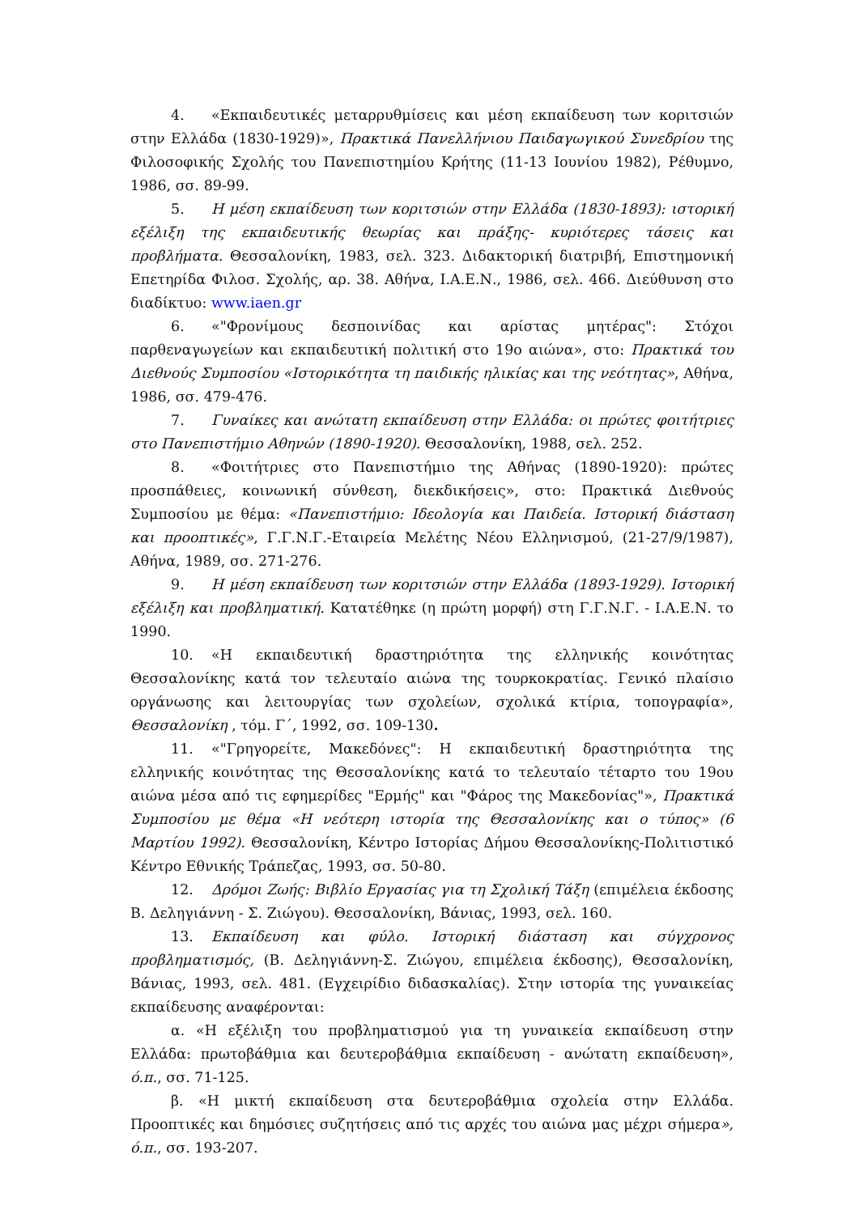4. «Εκπαιδευτικές μεταρρυθμίσεις και μέση εκπαίδευση των κοριτσιών στην Ελλάδα (1830-1929)», Πρακτικά Πανελλήνιου Παιδαγωγικού Συνεδρίου της Φιλοσοφικής Σχολής του Πανεπιστημίου Κρήτης (11-13 Ιουνίου 1982), Ρέθυμνο, 1986, σσ. 89-99.
5. Η μέση εκπαίδευση των κοριτσιών στην Ελλάδα (1830-1893): ιστορική εξέλιξη της εκπαιδευτικής θεωρίας και πράξης- κυριότερες τάσεις και προβλήματα. Θεσσαλονίκη, 1983, σελ. 323. Διδακτορική διατριβή, Επιστημονική Επετηρίδα Φιλοσ. Σχολής, αρ. 38. Αθήνα, Ι.Α.Ε.Ν., 1986, σελ. 466. Διεύθυνση στο διαδίκτυο: www.iaen.gr
6. «"Φρονίμους δεσποινίδας και αρίστας μητέρας": Στόχοι παρθεναγωγείων και εκπαιδευτική πολιτική στο 19ο αιώνα», στο: Πρακτικά του Διεθνούς Συμποσίου «Ιστορικότητα τη παιδικής ηλικίας και της νεότητας», Αθήνα, 1986, σσ. 479-476.
7. Γυναίκες και ανώτατη εκπαίδευση στην Ελλάδα: οι πρώτες φοιτήτριες στο Πανεπιστήμιο Αθηνών (1890-1920). Θεσσαλονίκη, 1988, σελ. 252.
8. «Φοιτήτριες στο Πανεπιστήμιο της Αθήνας (1890-1920): πρώτες προσπάθειες, κοινωνική σύνθεση, διεκδικήσεις», στο: Πρακτικά Διεθνούς Συμποσίου με θέμα: «Πανεπιστήμιο: Ιδεολογία και Παιδεία. Ιστορική διάσταση και προοπτικές», Γ.Γ.Ν.Γ.-Εταιρεία Μελέτης Νέου Ελληνισμού, (21-27/9/1987), Αθήνα, 1989, σσ. 271-276.
9. Η μέση εκπαίδευση των κοριτσιών στην Ελλάδα (1893-1929). Ιστορική εξέλιξη και προβληματική. Κατατέθηκε (η πρώτη μορφή) στη Γ.Γ.Ν.Γ. - Ι.Α.Ε.Ν. το 1990.
10. «Η εκπαιδευτική δραστηριότητα της ελληνικής κοινότητας Θεσσαλονίκης κατά τον τελευταίο αιώνα της τουρκοκρατίας. Γενικό πλαίσιο οργάνωσης και λειτουργίας των σχολείων, σχολικά κτίρια, τοπογραφία», Θεσσαλονίκη , τόμ. Γ΄, 1992, σσ. 109-130.
11. «"Γρηγορείτε, Μακεδόνες": Η εκπαιδευτική δραστηριότητα της ελληνικής κοινότητας της Θεσσαλονίκης κατά το τελευταίο τέταρτο του 19ου αιώνα μέσα από τις εφημερίδες "Ερμής" και "Φάρος της Μακεδονίας"», Πρακτικά Συμποσίου με θέμα «Η νεότερη ιστορία της Θεσσαλονίκης και ο τύπος» (6 Μαρτίου 1992). Θεσσαλονίκη, Κέντρο Ιστορίας Δήμου Θεσσαλονίκης-Πολιτιστικό Κέντρο Εθνικής Τράπεζας, 1993, σσ. 50-80.
12. Δρόμοι Ζωής: Βιβλίο Εργασίας για τη Σχολική Τάξη (επιμέλεια έκδοσης Β. Δεληγιάννη - Σ. Ζιώγου). Θεσσαλονίκη, Βάνιας, 1993, σελ. 160.
13. Εκπαίδευση και φύλο. Ιστορική διάσταση και σύγχρονος προβληματισμός, (Β. Δεληγιάννη-Σ. Ζιώγου, επιμέλεια έκδοσης), Θεσσαλονίκη, Βάνιας, 1993, σελ. 481. (Εγχειρίδιο διδασκαλίας). Στην ιστορία της γυναικείας εκπαίδευσης αναφέρονται:
α. «Η εξέλιξη του προβληματισμού για τη γυναικεία εκπαίδευση στην Ελλάδα: πρωτοβάθμια και δευτεροβάθμια εκπαίδευση - ανώτατη εκπαίδευση», ό.π., σσ. 71-125.
β. «Η μικτή εκπαίδευση στα δευτεροβάθμια σχολεία στην Ελλάδα. Προοπτικές και δημόσιες συζητήσεις από τις αρχές του αιώνα μας μέχρι σήμερα», ό.π., σσ. 193-207.